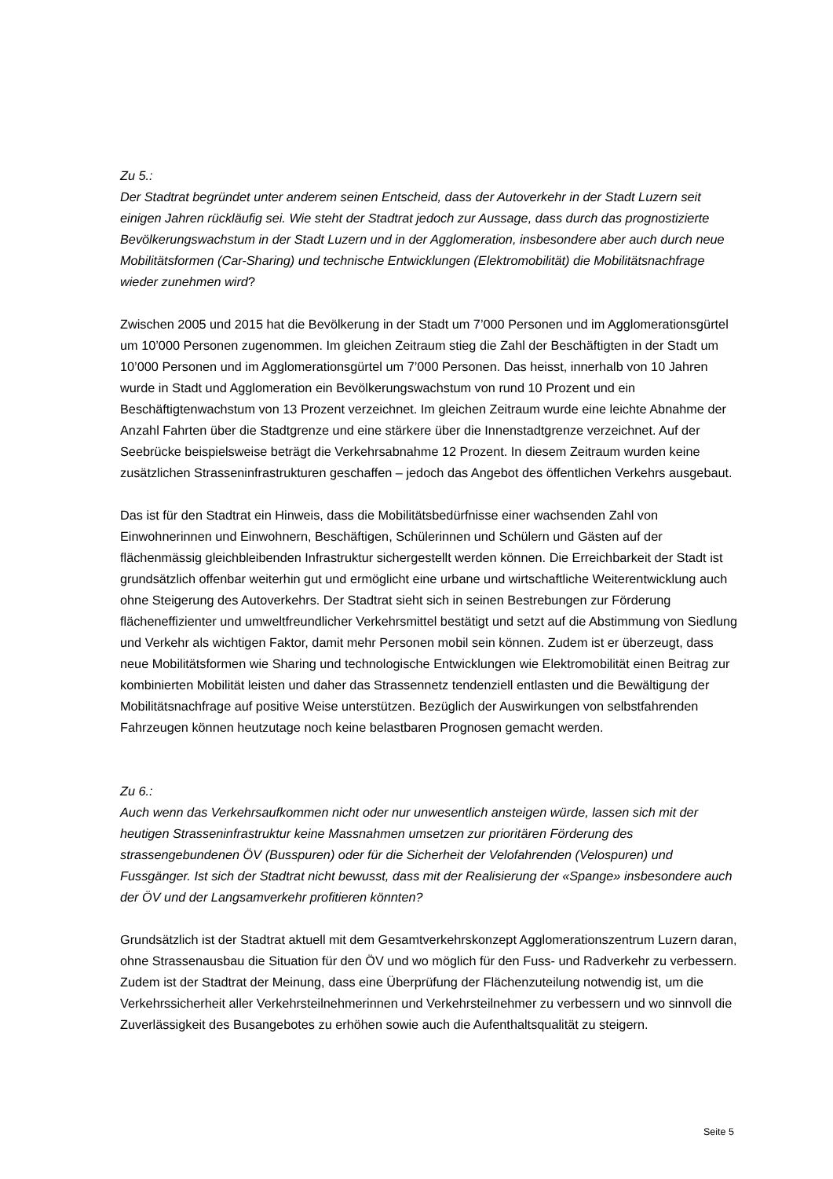Zu 5.:
Der Stadtrat begründet unter anderem seinen Entscheid, dass der Autoverkehr in der Stadt Luzern seit einigen Jahren rückläufig sei. Wie steht der Stadtrat jedoch zur Aussage, dass durch das prognostizierte Bevölkerungswachstum in der Stadt Luzern und in der Agglomeration, insbesondere aber auch durch neue Mobilitätsformen (Car-Sharing) und technische Entwicklungen (Elektromobilität) die Mobilitätsnachfrage wieder zunehmen wird?
Zwischen 2005 und 2015 hat die Bevölkerung in der Stadt um 7’000 Personen und im Agglomerationsgürtel um 10’000 Personen zugenommen. Im gleichen Zeitraum stieg die Zahl der Beschäftigten in der Stadt um 10’000 Personen und im Agglomerationsgürtel um 7’000 Personen. Das heisst, innerhalb von 10 Jahren wurde in Stadt und Agglomeration ein Bevölkerungswachstum von rund 10 Prozent und ein Beschäftigtenwachstum von 13 Prozent verzeichnet. Im gleichen Zeitraum wurde eine leichte Abnahme der Anzahl Fahrten über die Stadtgrenze und eine stärkere über die Innenstadtgrenze verzeichnet. Auf der Seebrücke beispielsweise beträgt die Verkehrsabnahme 12 Prozent. In diesem Zeitraum wurden keine zusätzlichen Strasseninfrastrukturen geschaffen – jedoch das Angebot des öffentlichen Verkehrs ausgebaut.
Das ist für den Stadtrat ein Hinweis, dass die Mobilitätsbedürfnisse einer wachsenden Zahl von Einwohnerinnen und Einwohnern, Beschäftigen, Schülerinnen und Schülern und Gästen auf der flächenmässig gleichbleibenden Infrastruktur sichergestellt werden können. Die Erreichbarkeit der Stadt ist grundsätzlich offenbar weiterhin gut und ermöglicht eine urbane und wirtschaftliche Weiterentwicklung auch ohne Steigerung des Autoverkehrs. Der Stadtrat sieht sich in seinen Bestrebungen zur Förderung flächeneffizienter und umweltfreundlicher Verkehrsmittel bestätigt und setzt auf die Abstimmung von Siedlung und Verkehr als wichtigen Faktor, damit mehr Personen mobil sein können. Zudem ist er überzeugt, dass neue Mobilitätsformen wie Sharing und technologische Entwicklungen wie Elektromobilität einen Beitrag zur kombinierten Mobilität leisten und daher das Strassennetz tendenziell entlasten und die Bewältigung der Mobilitätsnachfrage auf positive Weise unterstützen. Bezüglich der Auswirkungen von selbstfahrenden Fahrzeugen können heutzutage noch keine belastbaren Prognosen gemacht werden.
Zu 6.:
Auch wenn das Verkehrsaufkommen nicht oder nur unwesentlich ansteigen würde, lassen sich mit der heutigen Strasseninfrastruktur keine Massnahmen umsetzen zur prioritären Förderung des strassengebundenen ÖV (Busspuren) oder für die Sicherheit der Velofahrenden (Velospuren) und Fussgänger. Ist sich der Stadtrat nicht bewusst, dass mit der Realisierung der «Spange» insbesondere auch der ÖV und der Langsamverkehr profitieren könnten?
Grundsätzlich ist der Stadtrat aktuell mit dem Gesamtverkehrskonzept Agglomerationszentrum Luzern daran, ohne Strassenausbau die Situation für den ÖV und wo möglich für den Fuss- und Radverkehr zu verbessern. Zudem ist der Stadtrat der Meinung, dass eine Überprüfung der Flächenzuteilung notwendig ist, um die Verkehrssicherheit aller Verkehrsteilnehmerinnen und Verkehrsteilnehmer zu verbessern und wo sinnvoll die Zuverlässigkeit des Busangebotes zu erhöhen sowie auch die Aufenthaltsqualität zu steigern.
Seite 5